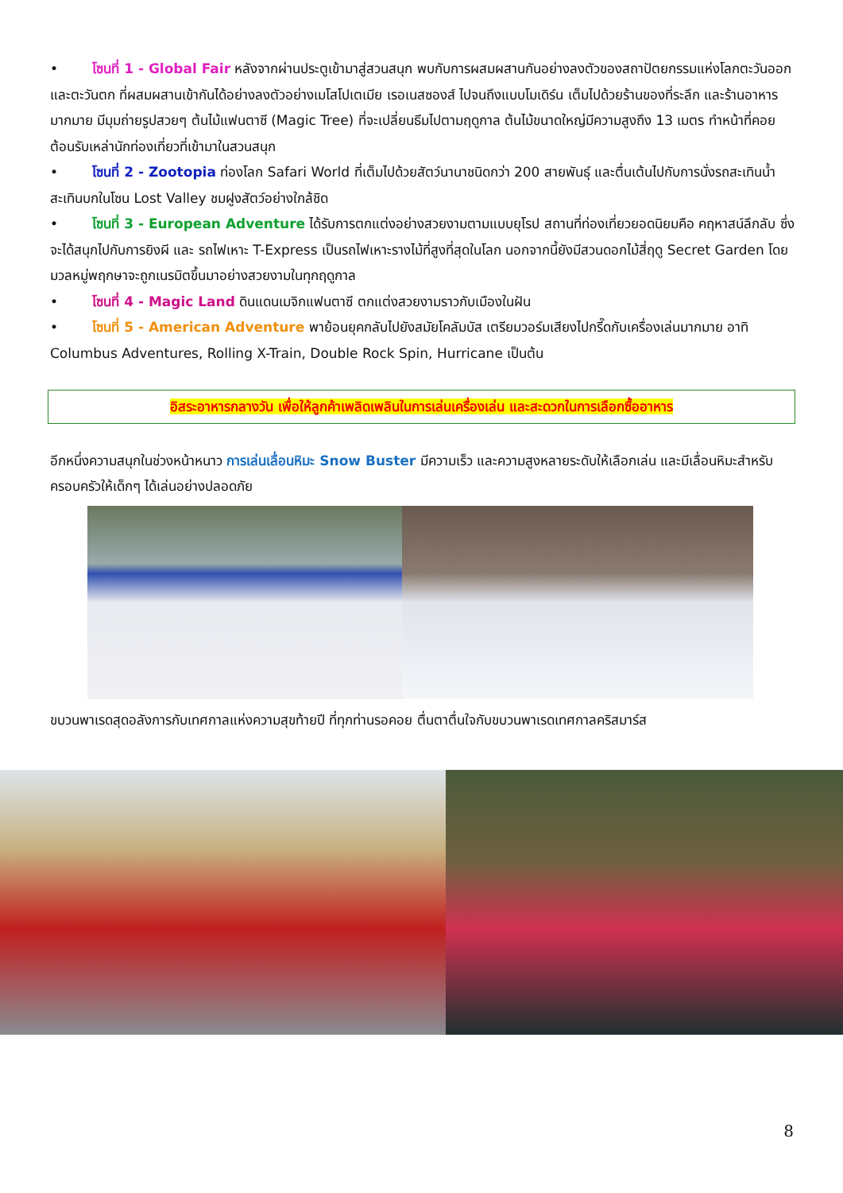• โซนที่ 1 - Global Fair หลังจากผ่านประตูเข้ามาสู่สวนสนุก พบกับการผสมผสานกันอย่างลงตัวของสถาปัตยกรรมแห่งโลกตะวันออกและตะวันตก ที่ผสมผสานเข้ากันได้อย่างลงตัวอย่างเมโสโปเตเมีย เรอเนสซองส์ ไปจนถึงแบบโมเดิร์น เต็มไปด้วยร้านของที่ระลึก และร้านอาหารมากมาย มีมุมถ่ายรูปสวยๆ ต้นไม้แฟนตาซี (Magic Tree) ที่จะเปลี่ยนธีมไปตามฤดูกาล ต้นไม้ขนาดใหญ่มีความสูงถึง 13 เมตร ทำหน้าที่คอยต้อนรับเหล่านักท่องเที่ยวที่เข้ามาในสวนสนุก
• โซนที่ 2 - Zootopia ท่องโลก Safari World ที่เต็มไปด้วยสัตว์นานาชนิดกว่า 200 สายพันธุ์ และตื่นเต้นไปกับการนั่งรถสะเทินน้ำสะเทินบกในโซน Lost Valley ชมฝูงสัตว์อย่างใกล้ชิด
• โซนที่ 3 - European Adventure ได้รับการตกแต่งอย่างสวยงามตามแบบยุโรป สถานที่ท่องเที่ยวยอดนิยมคือ คฤหาสน์ลึกลับ ซึ่งจะได้สนุกไปกับการยิงผี และ รถไฟเหาะ T-Express เป็นรถไฟเหาะรางไม้ที่สูงที่สุดในโลก นอกจากนี้ยังมีสวนดอกไม้สี่ฤดู Secret Garden โดยมวลหมู่พฤกษาจะถูกเนรมิตขึ้นมาอย่างสวยงามในทุกฤดูกาล
• โซนที่ 4 - Magic Land ดินแดนเมจิกแฟนตาซี ตกแต่งสวยงามราวกับเมืองในฝัน
• โซนที่ 5 - American Adventure พาย้อนยุคกลับไปยังสมัยโคลัมบัส เตรียมวอร์มเสียงไปกรี๊ดกับเครื่องเล่นมากมาย อาทิ Columbus Adventures, Rolling X-Train, Double Rock Spin, Hurricane เป็นต้น
อิสระอาหารกลางวัน เพื่อให้ลูกค้าเพลิดเพลินในการเล่นเครื่องเล่น และสะดวกในการเลือกซื้ออาหาร
อีกหนึ่งความสนุกในช่วงหน้าหนาว การเล่นเลื่อนหิมะ Snow Buster มีความเร็ว และความสูงหลายระดับให้เลือกเล่น และมีเลื่อนหิมะสำหรับครอบครัวให้เด็กๆ ได้เล่นอย่างปลอดภัย
ขบวนพาเรดสุดอลังการกับเทศกาลแห่งความสุขท้ายปี ที่ทุกท่านรอคอย ตื่นตาตื่นใจกับขบวนพาเรดเทศกาลคริสมาร์ส
8